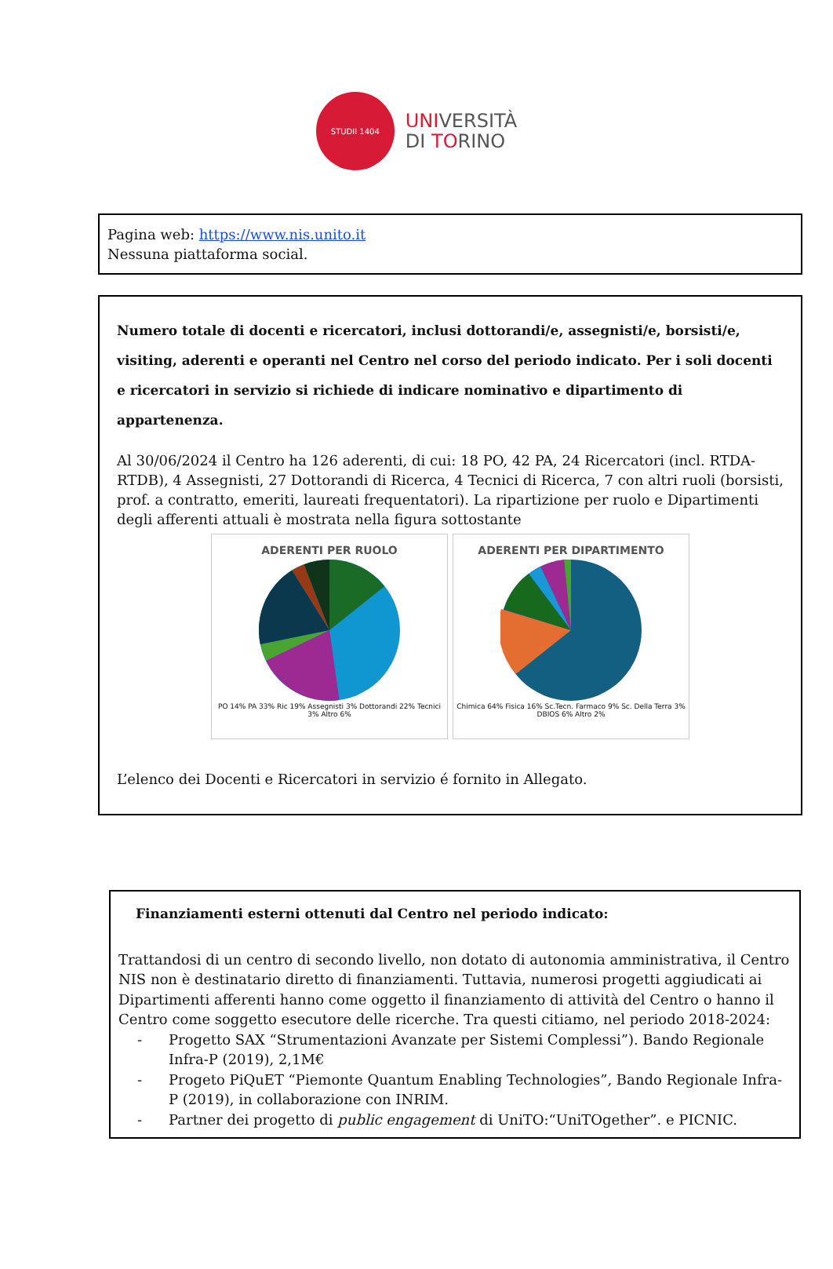STUDII 1404
UNIVERSITÀ
DI TORINO
Pagina web: https://www.nis.unito.it
Nessuna piattaforma social.
Numero totale di docenti e ricercatori, inclusi dottorandi/e, assegnisti/e, borsisti/e, visiting, aderenti e operanti nel Centro nel corso del periodo indicato. Per i soli docenti e ricercatori in servizio si richiede di indicare nominativo e dipartimento di appartenenza.
Al 30/06/2024 il Centro ha 126 aderenti, di cui: 18 PO, 42 PA, 24 Ricercatori (incl. RTDA-RTDB), 4 Assegnisti, 27 Dottorandi di Ricerca, 4 Tecnici di Ricerca, 7 con altri ruoli (borsisti, prof. a contratto, emeriti, laureati frequentatori). La ripartizione per ruolo e Dipartimenti degli afferenti attuali è mostrata nella figura sottostante
ADERENTI PER RUOLO
PO 14% PA 33% Ric 19% Assegnisti 3% Dottorandi 22% Tecnici 3% Altro 6%
ADERENTI PER DIPARTIMENTO
Chimica 64% Fisica 16% Sc.Tecn. Farmaco 9% Sc. Della Terra 3% DBIOS 6% Altro 2%
L’elenco dei Docenti e Ricercatori in servizio é fornito in Allegato.
Finanziamenti esterni ottenuti dal Centro nel periodo indicato:
Trattandosi di un centro di secondo livello, non dotato di autonomia amministrativa, il Centro NIS non è destinatario diretto di finanziamenti. Tuttavia, numerosi progetti aggiudicati ai Dipartimenti afferenti hanno come oggetto il finanziamento di attività del Centro o hanno il Centro come soggetto esecutore delle ricerche. Tra questi citiamo, nel periodo 2018-2024:
- Progetto SAX “Strumentazioni Avanzate per Sistemi Complessi”). Bando Regionale Infra-P (2019), 2,1M€
- Progeto PiQuET “Piemonte Quantum Enabling Technologies”, Bando Regionale Infra-P (2019), in collaborazione con INRIM.
- Partner dei progetto di public engagement di UniTO:“UniTOgether”. e PICNIC.